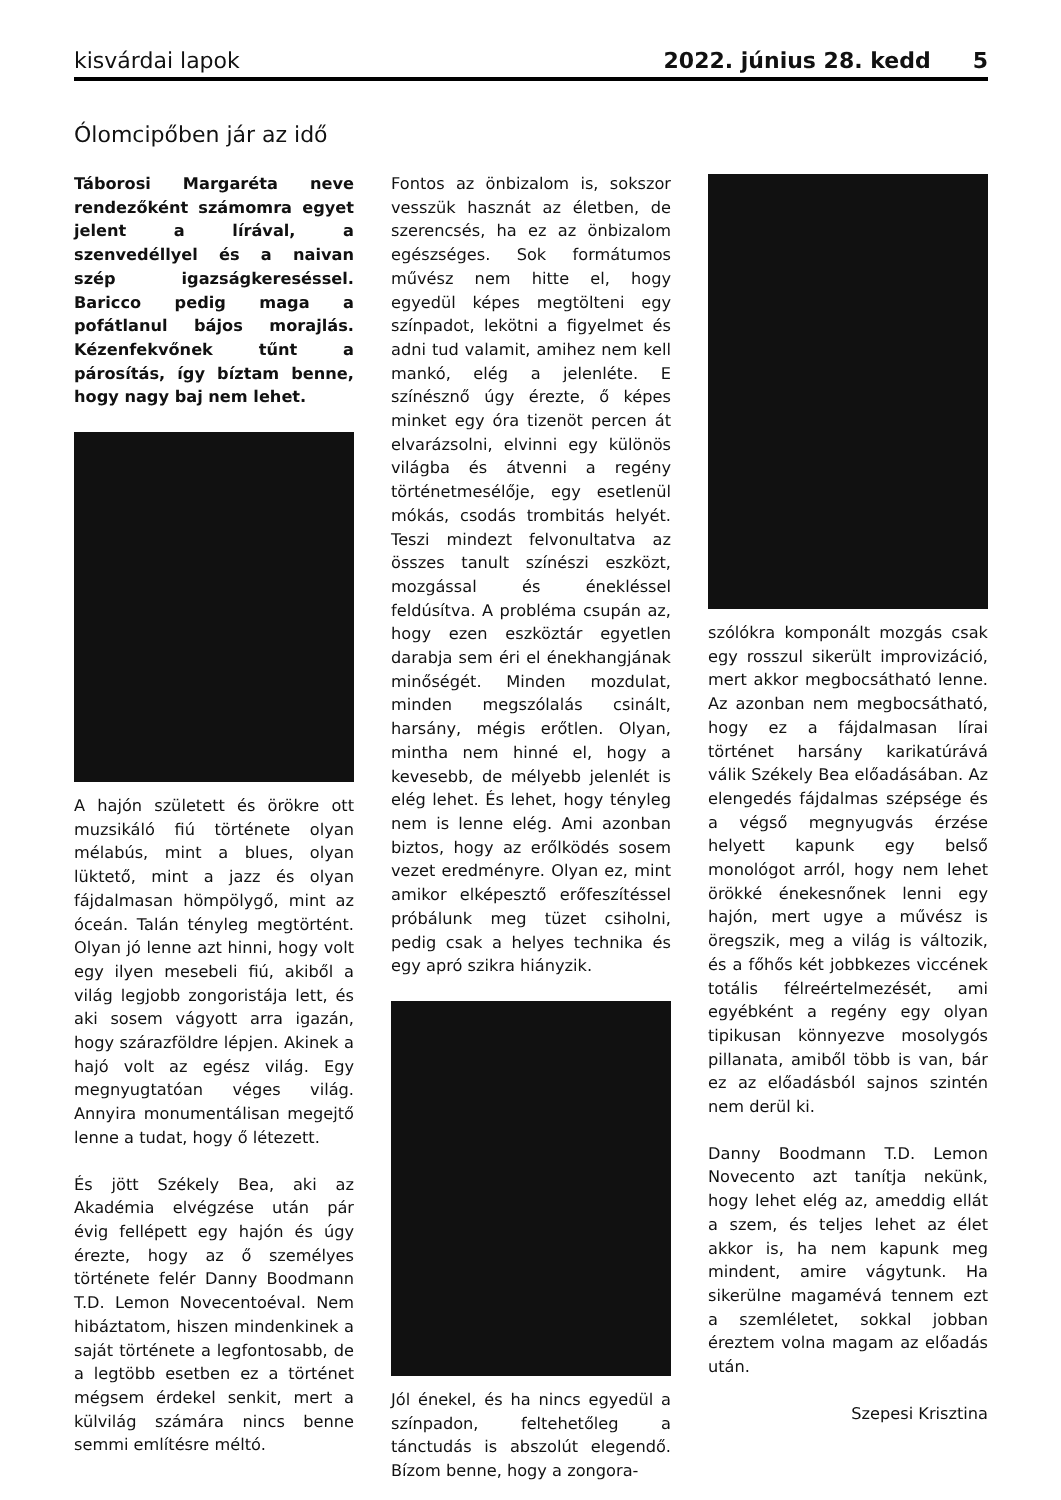kisvárdai lapok 2022. június 28. kedd 5
Ólomcipőben jár az idő
Táborosi Margaréta neve rendezőként számomra egyet jelent a lírával, a szenvedéllyel és a naivan szép igazságkereséssel. Baricco pedig maga a pofátlanul bájos morajlás. Kézenfekvőnek tűnt a párosítás, így bíztam benne, hogy nagy baj nem lehet.
A hajón született és örökre ott muzsikáló fiú története olyan mélabús, mint a blues, olyan lüktető, mint a jazz és olyan fájdalmasan hömpölygő, mint az óceán. Talán tényleg megtörtént. Olyan jó lenne azt hinni, hogy volt egy ilyen mesebeli fiú, akiből a világ legjobb zongoristája lett, és aki sosem vágyott arra igazán, hogy szárazföldre lépjen. Akinek a hajó volt az egész világ. Egy megnyugtatóan véges világ. Annyira monumentálisan megejtő lenne a tudat, hogy ő létezett.
És jött Székely Bea, aki az Akadémia elvégzése után pár évig fellépett egy hajón és úgy érezte, hogy az ő személyes története felér Danny Boodmann T.D. Lemon Novecentoéval. Nem hibáztatom, hiszen mindenkinek a saját története a legfontosabb, de a legtöbb esetben ez a történet mégsem érdekel senkit, mert a külvilág számára nincs benne semmi említésre méltó.
Fontos az önbizalom is, sokszor vesszük hasznát az életben, de szerencsés, ha ez az önbizalom egészséges. Sok formátumos művész nem hitte el, hogy egyedül képes megtölteni egy színpadot, lekötni a figyelmet és adni tud valamit, amihez nem kell mankó, elég a jelenléte. E színésznő úgy érezte, ő képes minket egy óra tizenöt percen át elvarázsolni, elvinni egy különös világba és átvenni a regény történetmesélője, egy esetlenül mókás, csodás trombitás helyét. Teszi mindezt felvonultatva az összes tanult színészi eszközt, mozgással és énekléssel feldúsítva. A probléma csupán az, hogy ezen eszköztár egyetlen darabja sem éri el énekhangjának minőségét. Minden mozdulat, minden megszólalás csinált, harsány, mégis erőtlen. Olyan, mintha nem hinné el, hogy a kevesebb, de mélyebb jelenlét is elég lehet. És lehet, hogy tényleg nem is lenne elég. Ami azonban biztos, hogy az erőlködés sosem vezet eredményre. Olyan ez, mint amikor elképesztő erőfeszítéssel próbálunk meg tüzet csiholni, pedig csak a helyes technika és egy apró szikra hiányzik.
Jól énekel, és ha nincs egyedül a színpadon, feltehetőleg a tánctudás is abszolút elegendő. Bízom benne, hogy a zongora-
szólókra komponált mozgás csak egy rosszul sikerült improvizáció, mert akkor megbocsátható lenne. Az azonban nem megbocsátható, hogy ez a fájdalmasan lírai történet harsány karikatúrává válik Székely Bea előadásában. Az elengedés fájdalmas szépsége és a végső megnyugvás érzése helyett kapunk egy belső monológot arról, hogy nem lehet örökké énekesnőnek lenni egy hajón, mert ugye a művész is öregszik, meg a világ is változik, és a főhős két jobbkezes viccének totális félreértelmezését, ami egyébként a regény egy olyan tipikusan könnyezve mosolygós pillanata, amiből több is van, bár ez az előadásból sajnos szintén nem derül ki.
Danny Boodmann T.D. Lemon Novecento azt tanítja nekünk, hogy lehet elég az, ameddig ellát a szem, és teljes lehet az élet akkor is, ha nem kapunk meg mindent, amire vágytunk. Ha sikerülne magamévá tennem ezt a szemléletet, sokkal jobban éreztem volna magam az előadás után.
Szepesi Krisztina